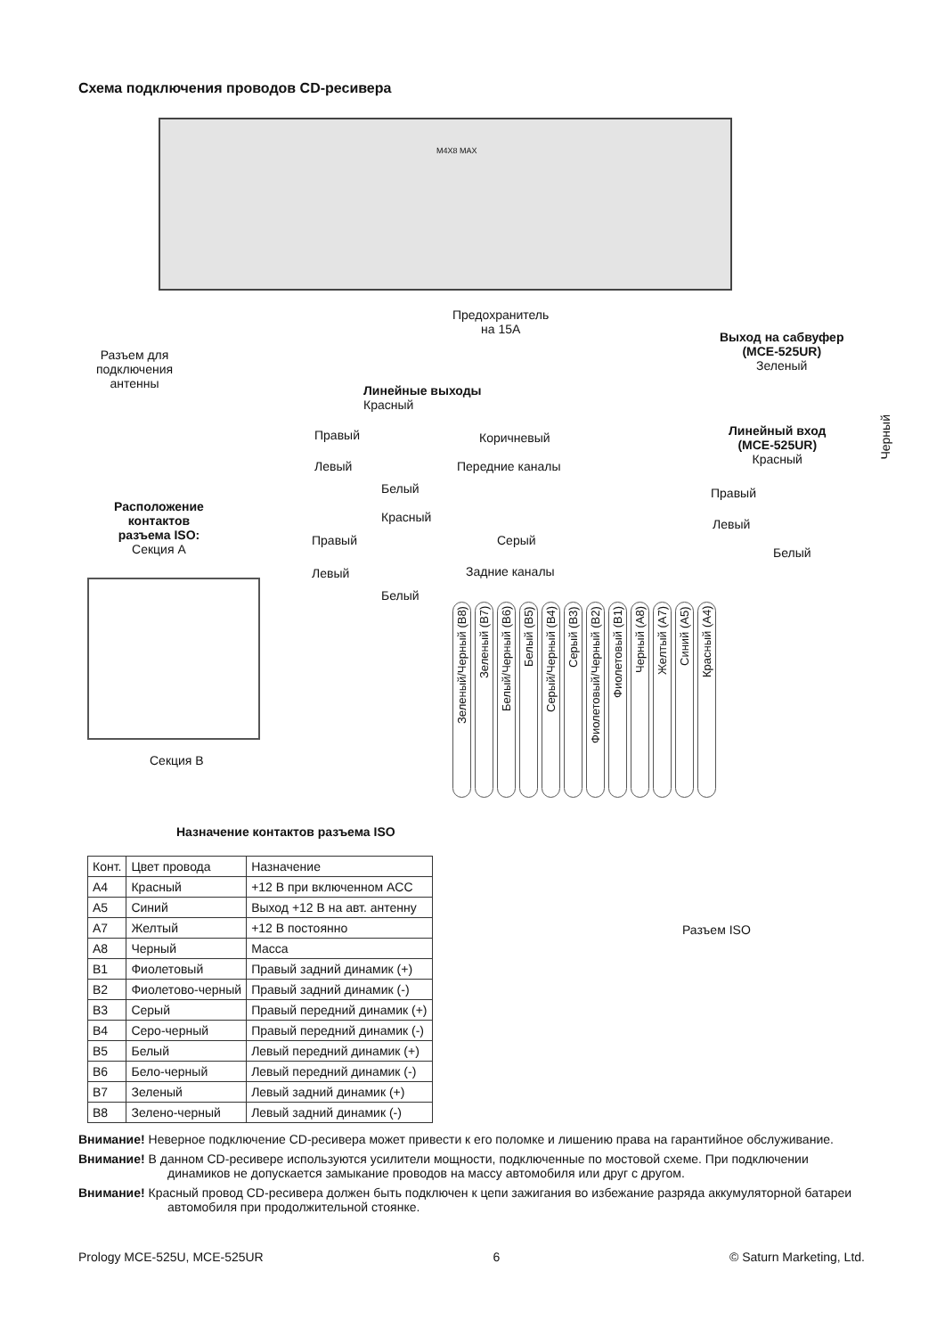Схема подключения проводов CD-ресивера
M4X8 MAX
Разъем для
подключения
антенны
Предохранитель
на 15A
Выход на сабвуфер
(MCE-525UR)
Зеленый
Линейные выходы
Красный
Правый Коричневый
Левый Передние каналы
Белый
Линейный вход
(MCE-525UR)
Красный
Черный
Правый
Левый
Белый
Расположение
контактов
разъема ISO:
Секция А
Красный
Правый Серый
Левый Задние каналы
Белый
Секция В
Зеленый/Черный (B8) Зеленый (B7) Белый/Черный (B6) Белый (B5) Серый/Черный (B4) Серый (B3) Фиолетовый/Черный (B2) Фиолетовый (B1) Черный (A8) Желтый (A7) Синий (A5) Красный (A4)
Назначение контактов разъема ISO
Разъем ISO
| Конт. | Цвет провода | Назначение |
| --- | --- | --- |
| A4 | Красный | +12 В при включенном ACC |
| A5 | Синий | Выход +12 В на авт. антенну |
| A7 | Желтый | +12 В постоянно |
| A8 | Черный | Масса |
| B1 | Фиолетовый | Правый задний динамик (+) |
| B2 | Фиолетово-черный | Правый задний динамик (-) |
| B3 | Серый | Правый передний динамик (+) |
| B4 | Серо-черный | Правый передний динамик (-) |
| B5 | Белый | Левый передний динамик (+) |
| B6 | Бело-черный | Левый передний динамик (-) |
| B7 | Зеленый | Левый задний динамик (+) |
| B8 | Зелено-черный | Левый задний динамик (-) |
Внимание! Неверное подключение CD-ресивера может привести к его поломке и лишению права на гарантийное обслуживание.
Внимание! В данном CD-ресивере используются усилители мощности, подключенные по мостовой схеме. При подключении динамиков не допускается замыкание проводов на массу автомобиля или друг с другом.
Внимание! Красный провод CD-ресивера должен быть подключен к цепи зажигания во избежание разряда аккумуляторной батареи автомобиля при продолжительной стоянке.
Prology MCE-525U, MCE-525UR 6 © Saturn Marketing, Ltd.